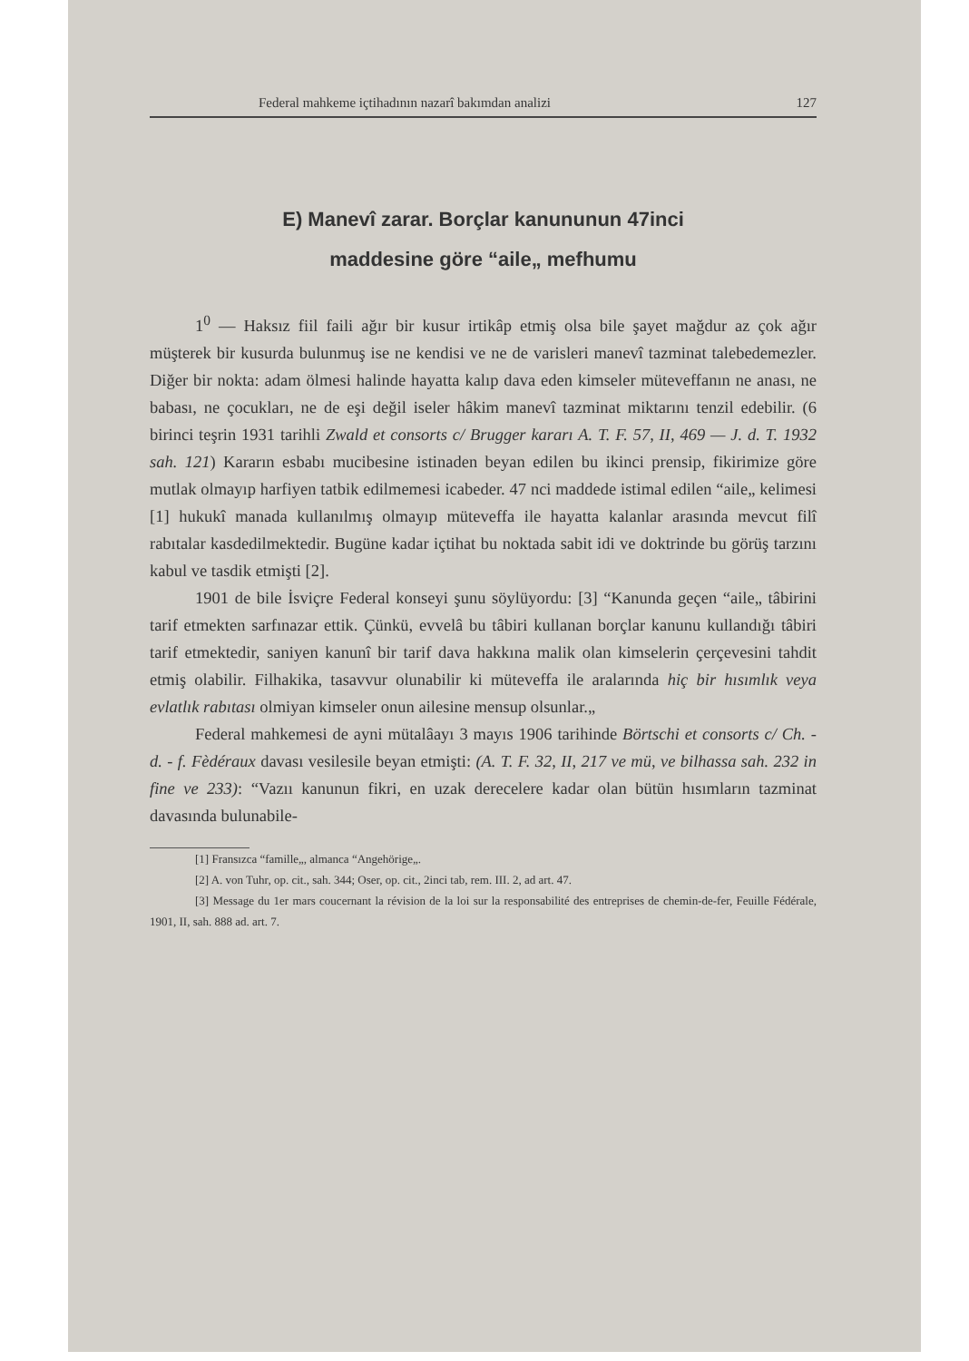Federal mahkeme içtihadının nazarî bakımdan analizi 127
E) Manevî zarar. Borçlar kanununun 47inci
maddesine göre “aile„ mefhumu
1<sup>0</sup> — Haksız fiil faili ağır bir kusur irtikâp etmiş olsa bile şayet mağdur az çok ağır müşterek bir kusurda bulunmuş ise ne kendisi ve ne de varisleri manevî tazminat talebedemezler. Diğer bir nokta: adam ölmesi halinde hayatta kalıp dava eden kimseler müteveffanın ne anası, ne babası, ne çocukları, ne de eşi değil iseler hâkim manevî tazminat miktarını tenzil edebilir. (6 birinci teşrin 1931 tarihli Zwald et consorts c/ Brugger kararı A. T. F. 57, II, 469 — J. d. T. 1932 sah. 121) Kararın esbabı mucibesine istinaden beyan edilen bu ikinci prensip, fikirimize göre mutlak olmayıp harfiyen tatbik edilmemesi icabeder. 47 nci maddede istimal edilen “aile„ kelimesi [1] hukukî manada kullanılmış olmayıp müteveffa ile hayatta kalanlar arasında mevcut filî rabıtalar kasdedilmektedir. Bugüne kadar içtihat bu noktada sabit idi ve doktrinde bu görüş tarzını kabul ve tasdik etmişti [2].
1901 de bile İsviçre Federal konseyi şunu söylüyordu: [3] “Kanunda geçen “aile„ tâbirini tarif etmekten sarfınazar ettik. Çünkü, evvelâ bu tâbiri kullanan borçlar kanunu kullandığı tâbiri tarif etmektedir, saniyen kanunî bir tarif dava hakkına malik olan kimselerin çerçevesini tahdit etmiş olabilir. Filhakika, tasavvur olunabilir ki müteveffa ile aralarında hiç bir hısımlık veya evlatlık rabıtası olmiyan kimseler onun ailesine mensup olsunlar.„
Federal mahkemesi de ayni mütalâayı 3 mayıs 1906 tarihinde Börtschi et consorts c/ Ch. - d. - f. Fèdéraux davası vesilesile beyan etmişti: (A. T. F. 32, II, 217 ve mü, ve bilhassa sah. 232 in fine ve 233): “Vazıı kanunun fikri, en uzak derecelere kadar olan bütün hısımların tazminat davasında bulunabile-
[1] Fransızca “famille„, almanca “Angehörige„.
[2] A. von Tuhr, op. cit., sah. 344; Oser, op. cit., 2inci tab, rem. III. 2, ad art. 47.
[3] Message du 1er mars coucernant la révision de la loi sur la responsabilité des entreprises de chemin-de-fer, Feuille Fédérale, 1901, II, sah. 888 ad. art. 7.